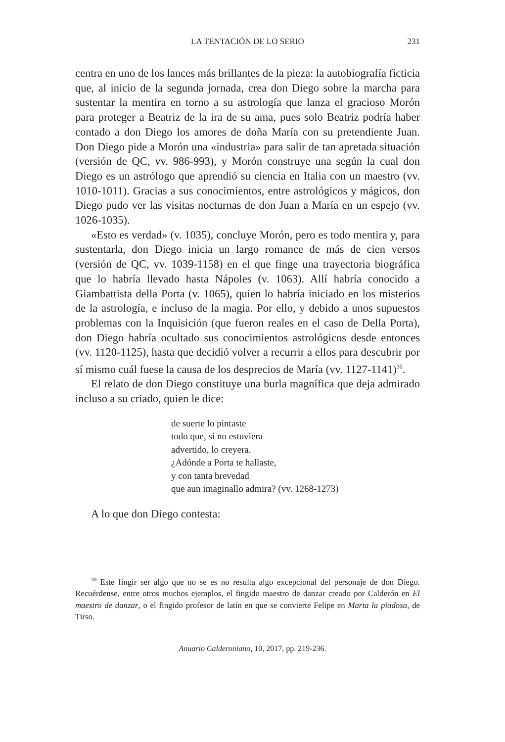LA TENTACIÓN DE LO SERIO 231
centra en uno de los lances más brillantes de la pieza: la autobiografía ficticia que, al inicio de la segunda jornada, crea don Diego sobre la marcha para sustentar la mentira en torno a su astrología que lanza el gracioso Morón para proteger a Beatriz de la ira de su ama, pues solo Beatriz podría haber contado a don Diego los amores de doña María con su pretendiente Juan. Don Diego pide a Morón una «industria» para salir de tan apretada situación (versión de QC, vv. 986-993), y Morón construye una según la cual don Diego es un astrólogo que aprendió su ciencia en Italia con un maestro (vv. 1010-1011). Gracias a sus conocimientos, entre astrológicos y mágicos, don Diego pudo ver las visitas nocturnas de don Juan a María en un espejo (vv. 1026-1035).
«Esto es verdad» (v. 1035), concluye Morón, pero es todo mentira y, para sustentarla, don Diego inicia un largo romance de más de cien versos (versión de QC, vv. 1039-1158) en el que finge una trayectoria biográfica que lo habría llevado hasta Nápoles (v. 1063). Allí habría conocido a Giambattista della Porta (v. 1065), quien lo habría iniciado en los misterios de la astrología, e incluso de la magia. Por ello, y debido a unos supuestos problemas con la Inquisición (que fueron reales en el caso de Della Porta), don Diego habría ocultado sus conocimientos astrológicos desde entonces (vv. 1120-1125), hasta que decidió volver a recurrir a ellos para descubrir por sí mismo cuál fuese la causa de los desprecios de María (vv. 1127-1141)<sup>30</sup>.
El relato de don Diego constituye una burla magnífica que deja admirado incluso a su criado, quien le dice:
de suerte lo pintaste
todo que, si no estuviera
advertido, lo creyera.
¿Adónde a Porta te hallaste,
y con tanta brevedad
que aun imaginallo admira? (vv. 1268-1273)
A lo que don Diego contesta:
<sup>30</sup> Este fingir ser algo que no se es no resulta algo excepcional del personaje de don Diego. Recuérdense, entre otros muchos ejemplos, el fingido maestro de danzar creado por Calderón en El maestro de danzar, o el fingido profesor de latín en que se convierte Felipe en Marta la piadosa, de Tirso.
Anuario Calderoniano, 10, 2017, pp. 219-236.